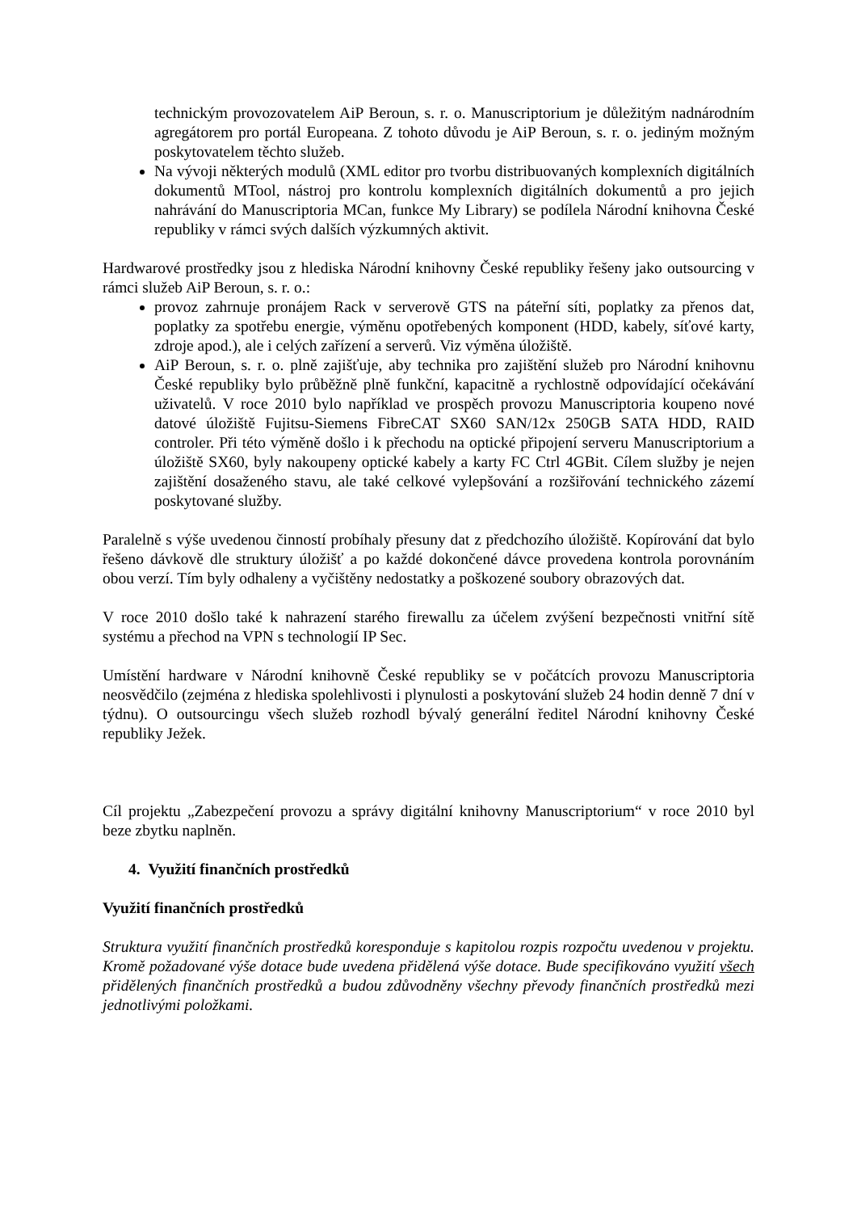technickým provozovatelem AiP Beroun, s. r. o. Manuscriptorium je důležitým nadnárodním agregátorem pro portál Europeana. Z tohoto důvodu je AiP Beroun, s. r. o. jediným možným poskytovatelem těchto služeb.
Na vývoji některých modulů (XML editor pro tvorbu distribuovaných komplexních digitálních dokumentů MTool, nástroj pro kontrolu komplexních digitálních dokumentů a pro jejich nahrávání do Manuscriptoria MCan, funkce My Library) se podílela Národní knihovna České republiky v rámci svých dalších výzkumných aktivit.
Hardwarové prostředky jsou z hlediska Národní knihovny České republiky řešeny jako outsourcing v rámci služeb AiP Beroun, s. r. o.:
provoz zahrnuje pronájem Rack v serverově GTS na páteřní síti, poplatky za přenos dat, poplatky za spotřebu energie, výměnu opotřebených komponent (HDD, kabely, síťové karty, zdroje apod.), ale i celých zařízení a serverů. Viz výměna úložiště.
AiP Beroun, s. r. o. plně zajišťuje, aby technika pro zajištění služeb pro Národní knihovnu České republiky bylo průběžně plně funkční, kapacitně a rychlostně odpovídající očekávání uživatelů. V roce 2010 bylo například ve prospěch provozu Manuscriptoria koupeno nové datové úložiště Fujitsu-Siemens FibreCAT SX60 SAN/12x 250GB SATA HDD, RAID controler. Při této výměně došlo i k přechodu na optické připojení serveru Manuscriptorium a úložiště SX60, byly nakoupeny optické kabely a karty FC Ctrl 4GBit. Cílem služby je nejen zajištění dosaženého stavu, ale také celkové vylepšování a rozšiřování technického zázemí poskytované služby.
Paralelně s výše uvedenou činností probíhaly přesuny dat z předchozího úložiště. Kopírování dat bylo řešeno dávkově dle struktury úložišť a po každé dokončené dávce provedena kontrola porovnáním obou verzí. Tím byly odhaleny a vyčištěny nedostatky a poškozené soubory obrazových dat.
V roce 2010 došlo také k nahrazení starého firewallu za účelem zvýšení bezpečnosti vnitřní sítě systému a přechod na VPN s technologií IP Sec.
Umístění hardware v Národní knihovně České republiky se v počátcích provozu Manuscriptoria neosvědčilo (zejména z hlediska spolehlivosti i plynulosti a poskytování služeb 24 hodin denně 7 dní v týdnu). O outsourcingu všech služeb rozhodl bývalý generální ředitel Národní knihovny České republiky Ježek.
Cíl projektu „Zabezpečení provozu a správy digitální knihovny Manuscriptorium“ v roce 2010 byl beze zbytku naplněn.
4. Využití finančních prostředků
Využití finančních prostředků
Struktura využití finančních prostředků koresponduje s kapitolou rozpis rozpočtu uvedenou v projektu. Kromě požadované výše dotace bude uvedena přidělená výše dotace. Bude specifikováno využití všech přidělených finančních prostředků a budou zdůvodněny všechny převody finančních prostředků mezi jednotlivými položkami.